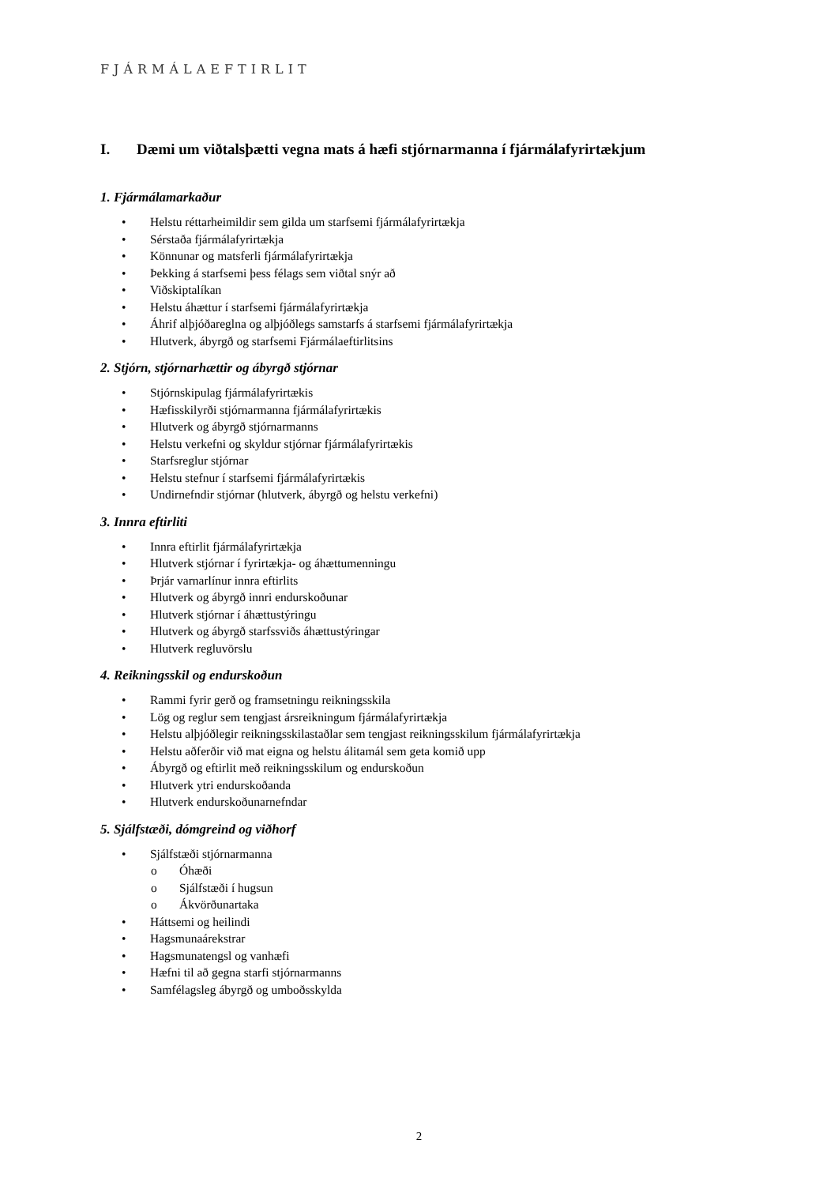FJÁRMÁLAEFTIRLIT
I. Dæmi um viðtalsþætti vegna mats á hæfi stjórnarmanna í fjármálafyrirtækjum
1. Fjármálamarkaður
• Helstu réttarheimildir sem gilda um starfsemi fjármálafyrirtækja
• Sérstaða fjármálafyrirtækja
• Könnunar og matsferli fjármálafyrirtækja
• Þekking á starfsemi þess félags sem viðtal snýr að
• Viðskiptalíkan
• Helstu áhættur í starfsemi fjármálafyrirtækja
• Áhrif alþjóðareglna og alþjóðlegs samstarfs á starfsemi fjármálafyrirtækja
• Hlutverk, ábyrgð og starfsemi Fjármálaeftirlitsins
2. Stjórn, stjórnarhættir og ábyrgð stjórnar
• Stjórnskipulag fjármálafyrirtækis
• Hæfisskilyrði stjórnarmanna fjármálafyrirtækis
• Hlutverk og ábyrgð stjórnarmanns
• Helstu verkefni og skyldur stjórnar fjármálafyrirtækis
• Starfsreglur stjórnar
• Helstu stefnur í starfsemi fjármálafyrirtækis
• Undirnefndir stjórnar (hlutverk, ábyrgð og helstu verkefni)
3. Innra eftirliti
• Innra eftirlit fjármálafyrirtækja
• Hlutverk stjórnar í fyrirtækja- og áhættumenningu
• Þrjár varnarlínur innra eftirlits
• Hlutverk og ábyrgð innri endurskoðunar
• Hlutverk stjórnar í áhættustýringu
• Hlutverk og ábyrgð starfssviðs áhættustýringar
• Hlutverk regluvörslu
4. Reikningsskil og endurskoðun
• Rammi fyrir gerð og framsetningu reikningsskila
• Lög og reglur sem tengjast ársreikningum fjármálafyrirtækja
• Helstu alþjóðlegir reikningsskilastaðlar sem tengjast reikningsskilum fjármálafyrirtækja
• Helstu aðferðir við mat eigna og helstu álitamál sem geta komið upp
• Ábyrgð og eftirlit með reikningsskilum og endurskoðun
• Hlutverk ytri endurskoðanda
• Hlutverk endurskoðunarnefndar
5. Sjálfstæði, dómgreind og viðhorf
• Sjálfstæði stjórnarmanna
o Óhæði
o Sjálfstæði í hugsun
o Ákvörðunartaka
• Háttsemi og heilindi
• Hagsmunaárekstrar
• Hagsmunatengsl og vanhæfi
• Hæfni til að gegna starfi stjórnarmanns
• Samfélagsleg ábyrgð og umboðsskylda
2